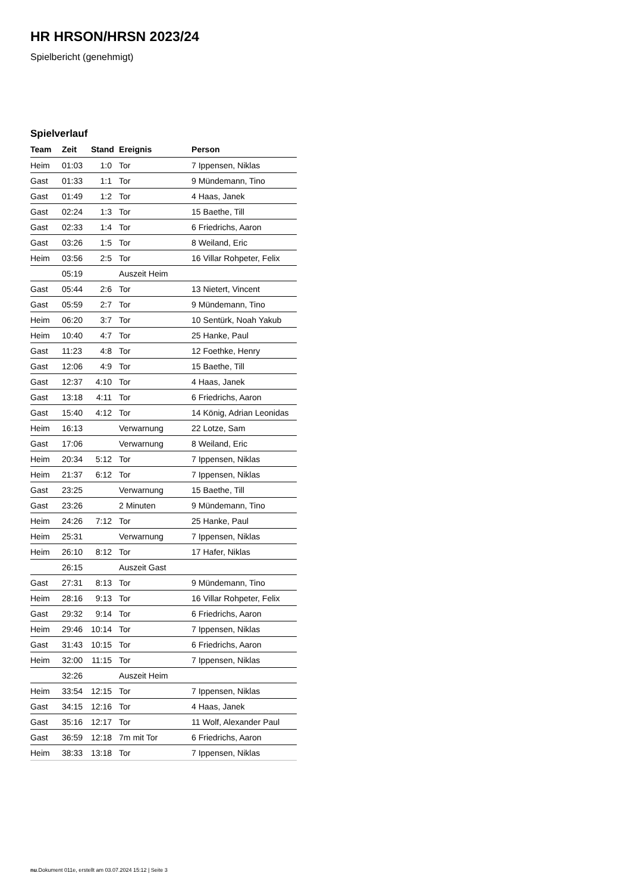HR HRSON/HRSN 2023/24
Spielbericht (genehmigt)
Spielverlauf
| Team | Zeit | Stand | Ereignis | Person |
| --- | --- | --- | --- | --- |
| Heim | 01:03 | 1:0 | Tor | 7 Ippensen, Niklas |
| Gast | 01:33 | 1:1 | Tor | 9 Mündemann, Tino |
| Gast | 01:49 | 1:2 | Tor | 4 Haas, Janek |
| Gast | 02:24 | 1:3 | Tor | 15 Baethe, Till |
| Gast | 02:33 | 1:4 | Tor | 6 Friedrichs, Aaron |
| Gast | 03:26 | 1:5 | Tor | 8 Weiland, Eric |
| Heim | 03:56 | 2:5 | Tor | 16 Villar Rohpeter, Felix |
| | 05:19 | | Auszeit Heim | |
| Gast | 05:44 | 2:6 | Tor | 13 Nietert, Vincent |
| Gast | 05:59 | 2:7 | Tor | 9 Mündemann, Tino |
| Heim | 06:20 | 3:7 | Tor | 10 Sentürk, Noah Yakub |
| Heim | 10:40 | 4:7 | Tor | 25 Hanke, Paul |
| Gast | 11:23 | 4:8 | Tor | 12 Foethke, Henry |
| Gast | 12:06 | 4:9 | Tor | 15 Baethe, Till |
| Gast | 12:37 | 4:10 | Tor | 4 Haas, Janek |
| Gast | 13:18 | 4:11 | Tor | 6 Friedrichs, Aaron |
| Gast | 15:40 | 4:12 | Tor | 14 König, Adrian Leonidas |
| Heim | 16:13 | | Verwarnung | 22 Lotze, Sam |
| Gast | 17:06 | | Verwarnung | 8 Weiland, Eric |
| Heim | 20:34 | 5:12 | Tor | 7 Ippensen, Niklas |
| Heim | 21:37 | 6:12 | Tor | 7 Ippensen, Niklas |
| Gast | 23:25 | | Verwarnung | 15 Baethe, Till |
| Gast | 23:26 | | 2 Minuten | 9 Mündemann, Tino |
| Heim | 24:26 | 7:12 | Tor | 25 Hanke, Paul |
| Heim | 25:31 | | Verwarnung | 7 Ippensen, Niklas |
| Heim | 26:10 | 8:12 | Tor | 17 Hafer, Niklas |
| | 26:15 | | Auszeit Gast | |
| Gast | 27:31 | 8:13 | Tor | 9 Mündemann, Tino |
| Heim | 28:16 | 9:13 | Tor | 16 Villar Rohpeter, Felix |
| Gast | 29:32 | 9:14 | Tor | 6 Friedrichs, Aaron |
| Heim | 29:46 | 10:14 | Tor | 7 Ippensen, Niklas |
| Gast | 31:43 | 10:15 | Tor | 6 Friedrichs, Aaron |
| Heim | 32:00 | 11:15 | Tor | 7 Ippensen, Niklas |
| | 32:26 | | Auszeit Heim | |
| Heim | 33:54 | 12:15 | Tor | 7 Ippensen, Niklas |
| Gast | 34:15 | 12:16 | Tor | 4 Haas, Janek |
| Gast | 35:16 | 12:17 | Tor | 11 Wolf, Alexander Paul |
| Gast | 36:59 | 12:18 | 7m mit Tor | 6 Friedrichs, Aaron |
| Heim | 38:33 | 13:18 | Tor | 7 Ippensen, Niklas |
nu.Dokument 011e, erstellt am 03.07.2024 15:12 | Seite 3